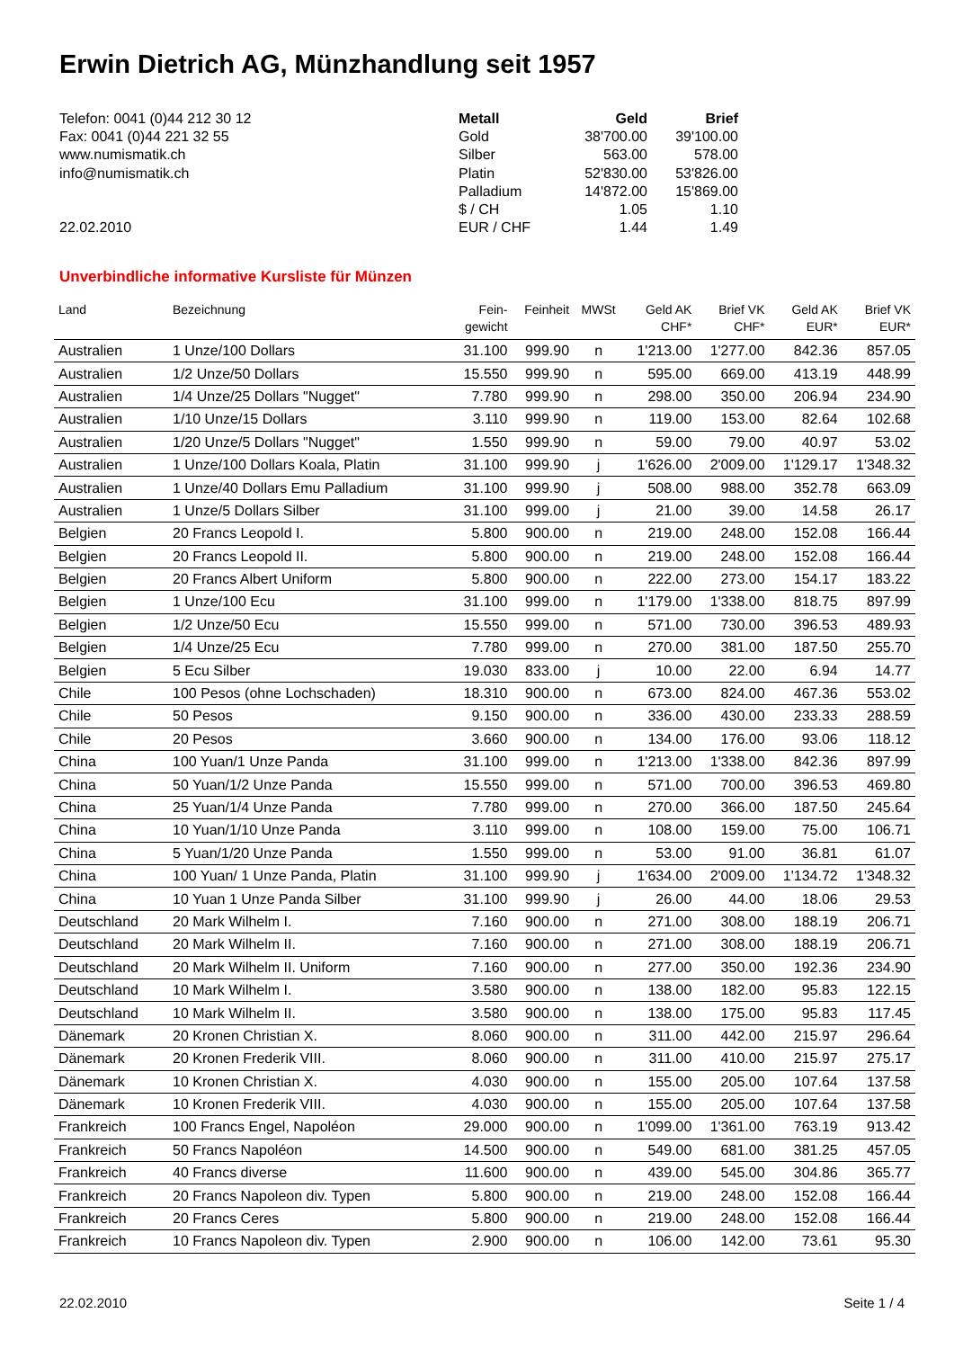Erwin Dietrich AG, Münzhandlung seit 1957
Telefon: 0041 (0)44 212 30 12
Fax: 0041 (0)44 221 32 55
www.numismatik.ch
info@numismatik.ch
22.02.2010
| Metall | Geld | Brief |
| --- | --- | --- |
| Gold | 38'700.00 | 39'100.00 |
| Silber | 563.00 | 578.00 |
| Platin | 52'830.00 | 53'826.00 |
| Palladium | 14'872.00 | 15'869.00 |
| $ / CH | 1.05 | 1.10 |
| EUR / CHF | 1.44 | 1.49 |
Unverbindliche informative Kursliste für Münzen
| Land | Bezeichnung | Fein- gewicht | Feinheit | MWSt | Geld AK CHF* | Brief VK CHF* | Geld AK EUR* | Brief VK EUR* |
| --- | --- | --- | --- | --- | --- | --- | --- | --- |
| Australien | 1 Unze/100 Dollars | 31.100 | 999.90 | n | 1'213.00 | 1'277.00 | 842.36 | 857.05 |
| Australien | 1/2 Unze/50 Dollars | 15.550 | 999.90 | n | 595.00 | 669.00 | 413.19 | 448.99 |
| Australien | 1/4 Unze/25 Dollars "Nugget" | 7.780 | 999.90 | n | 298.00 | 350.00 | 206.94 | 234.90 |
| Australien | 1/10 Unze/15 Dollars | 3.110 | 999.90 | n | 119.00 | 153.00 | 82.64 | 102.68 |
| Australien | 1/20 Unze/5 Dollars "Nugget" | 1.550 | 999.90 | n | 59.00 | 79.00 | 40.97 | 53.02 |
| Australien | 1 Unze/100 Dollars Koala, Platin | 31.100 | 999.90 | j | 1'626.00 | 2'009.00 | 1'129.17 | 1'348.32 |
| Australien | 1 Unze/40 Dollars Emu Palladium | 31.100 | 999.90 | j | 508.00 | 988.00 | 352.78 | 663.09 |
| Australien | 1 Unze/5 Dollars Silber | 31.100 | 999.00 | j | 21.00 | 39.00 | 14.58 | 26.17 |
| Belgien | 20 Francs Leopold I. | 5.800 | 900.00 | n | 219.00 | 248.00 | 152.08 | 166.44 |
| Belgien | 20 Francs Leopold II. | 5.800 | 900.00 | n | 219.00 | 248.00 | 152.08 | 166.44 |
| Belgien | 20 Francs Albert Uniform | 5.800 | 900.00 | n | 222.00 | 273.00 | 154.17 | 183.22 |
| Belgien | 1 Unze/100 Ecu | 31.100 | 999.00 | n | 1'179.00 | 1'338.00 | 818.75 | 897.99 |
| Belgien | 1/2 Unze/50 Ecu | 15.550 | 999.00 | n | 571.00 | 730.00 | 396.53 | 489.93 |
| Belgien | 1/4 Unze/25 Ecu | 7.780 | 999.00 | n | 270.00 | 381.00 | 187.50 | 255.70 |
| Belgien | 5 Ecu Silber | 19.030 | 833.00 | j | 10.00 | 22.00 | 6.94 | 14.77 |
| Chile | 100 Pesos (ohne Lochschaden) | 18.310 | 900.00 | n | 673.00 | 824.00 | 467.36 | 553.02 |
| Chile | 50 Pesos | 9.150 | 900.00 | n | 336.00 | 430.00 | 233.33 | 288.59 |
| Chile | 20 Pesos | 3.660 | 900.00 | n | 134.00 | 176.00 | 93.06 | 118.12 |
| China | 100 Yuan/1 Unze Panda | 31.100 | 999.00 | n | 1'213.00 | 1'338.00 | 842.36 | 897.99 |
| China | 50 Yuan/1/2 Unze Panda | 15.550 | 999.00 | n | 571.00 | 700.00 | 396.53 | 469.80 |
| China | 25 Yuan/1/4 Unze Panda | 7.780 | 999.00 | n | 270.00 | 366.00 | 187.50 | 245.64 |
| China | 10 Yuan/1/10 Unze Panda | 3.110 | 999.00 | n | 108.00 | 159.00 | 75.00 | 106.71 |
| China | 5 Yuan/1/20 Unze Panda | 1.550 | 999.00 | n | 53.00 | 91.00 | 36.81 | 61.07 |
| China | 100 Yuan/ 1 Unze Panda, Platin | 31.100 | 999.90 | j | 1'634.00 | 2'009.00 | 1'134.72 | 1'348.32 |
| China | 10 Yuan 1 Unze Panda Silber | 31.100 | 999.90 | j | 26.00 | 44.00 | 18.06 | 29.53 |
| Deutschland | 20 Mark Wilhelm I. | 7.160 | 900.00 | n | 271.00 | 308.00 | 188.19 | 206.71 |
| Deutschland | 20 Mark Wilhelm II. | 7.160 | 900.00 | n | 271.00 | 308.00 | 188.19 | 206.71 |
| Deutschland | 20 Mark Wilhelm II. Uniform | 7.160 | 900.00 | n | 277.00 | 350.00 | 192.36 | 234.90 |
| Deutschland | 10 Mark Wilhelm I. | 3.580 | 900.00 | n | 138.00 | 182.00 | 95.83 | 122.15 |
| Deutschland | 10 Mark Wilhelm II. | 3.580 | 900.00 | n | 138.00 | 175.00 | 95.83 | 117.45 |
| Dänemark | 20 Kronen Christian X. | 8.060 | 900.00 | n | 311.00 | 442.00 | 215.97 | 296.64 |
| Dänemark | 20 Kronen Frederik VIII. | 8.060 | 900.00 | n | 311.00 | 410.00 | 215.97 | 275.17 |
| Dänemark | 10 Kronen Christian X. | 4.030 | 900.00 | n | 155.00 | 205.00 | 107.64 | 137.58 |
| Dänemark | 10 Kronen Frederik VIII. | 4.030 | 900.00 | n | 155.00 | 205.00 | 107.64 | 137.58 |
| Frankreich | 100 Francs Engel, Napoléon | 29.000 | 900.00 | n | 1'099.00 | 1'361.00 | 763.19 | 913.42 |
| Frankreich | 50 Francs Napoléon | 14.500 | 900.00 | n | 549.00 | 681.00 | 381.25 | 457.05 |
| Frankreich | 40 Francs diverse | 11.600 | 900.00 | n | 439.00 | 545.00 | 304.86 | 365.77 |
| Frankreich | 20 Francs Napoleon div. Typen | 5.800 | 900.00 | n | 219.00 | 248.00 | 152.08 | 166.44 |
| Frankreich | 20 Francs Ceres | 5.800 | 900.00 | n | 219.00 | 248.00 | 152.08 | 166.44 |
| Frankreich | 10 Francs Napoleon div. Typen | 2.900 | 900.00 | n | 106.00 | 142.00 | 73.61 | 95.30 |
22.02.2010 Seite 1 / 4